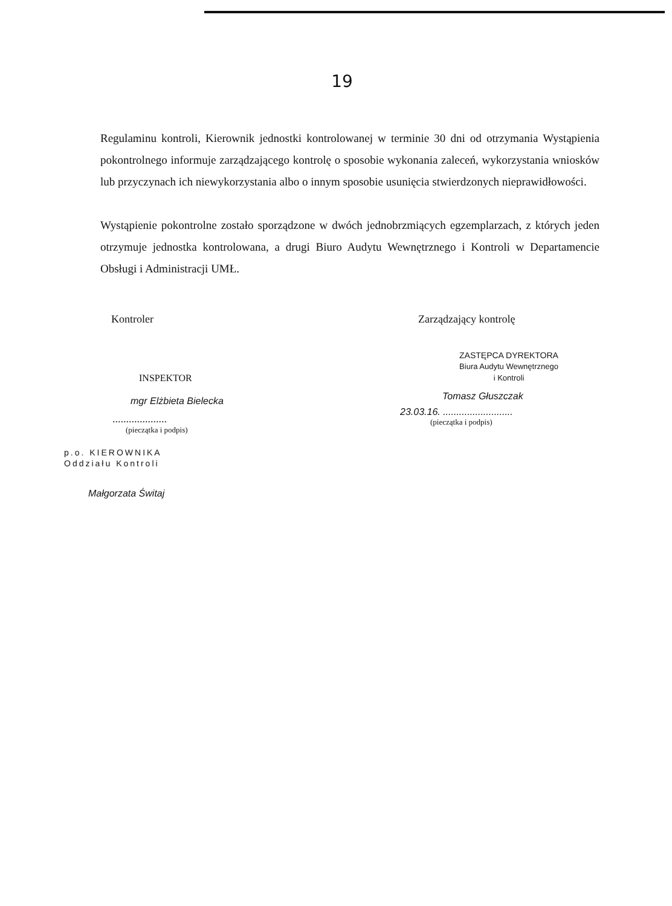19
Regulaminu kontroli, Kierownik jednostki kontrolowanej w terminie 30 dni od otrzymania Wystąpienia pokontrolnego informuje zarządzającego kontrolę o sposobie wykonania zaleceń, wykorzystania wniosków lub przyczynach ich niewykorzystania albo o innym sposobie usunięcia stwierdzonych nieprawidłowości.
Wystąpienie pokontrolne zostało sporządzone w dwóch jednobrzmiących egzemplarzach, z których jeden otrzymuje jednostka kontrolowana, a drugi Biuro Audytu Wewnętrznego i Kontroli w Departamencie Obsługi i Administracji UMŁ.
Kontroler
INSPEKTOR
mgr Elżbieta Bielecka
....................
(pieczątka i podpis)
p.o. KIEROWNIKA
Oddziału Kontroli
Małgorzata Świtaj
Zarządzający kontrolę
ZASTĘPCA DYREKTORA
Biura Audytu Wewnętrznego
i Kontroli
Tomasz Głuszczak
23.03.16. ..........................
(pieczątka i podpis)